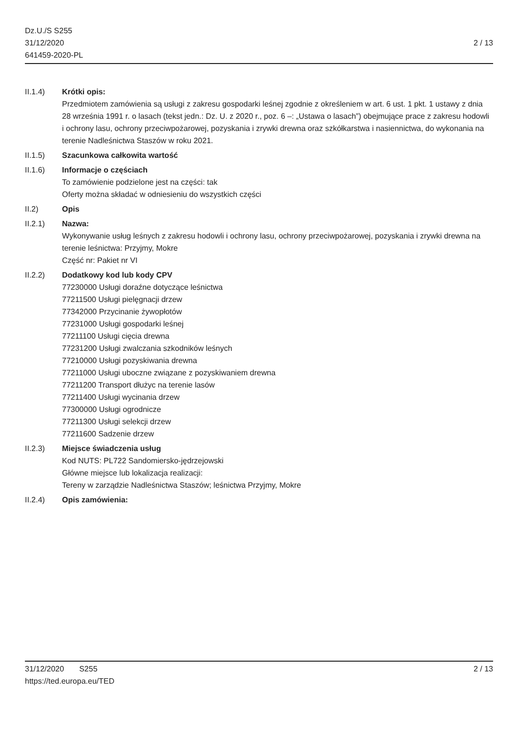Dz.U./S S255
31/12/2020
641459-2020-PL
2 / 13
II.1.4) Krótki opis:
Przedmiotem zamówienia są usługi z zakresu gospodarki leśnej zgodnie z określeniem w art. 6 ust. 1 pkt. 1 ustawy z dnia 28 września 1991 r. o lasach (tekst jedn.: Dz. U. z 2020 r., poz. 6 –: „Ustawa o lasach”) obejmujące prace z zakresu hodowli i ochrony lasu, ochrony przeciwpożarowej, pozyskania i zrywki drewna oraz szkółkarstwa i nasiennictwa, do wykonania na terenie Nadleśnictwa Staszów w roku 2021.
II.1.5) Szacunkowa całkowita wartość
II.1.6) Informacje o częściach
To zamówienie podzielone jest na części: tak
Oferty można składać w odniesieniu do wszystkich części
II.2) Opis
II.2.1) Nazwa:
Wykonywanie usług leśnych z zakresu hodowli i ochrony lasu, ochrony przeciwpożarowej, pozyskania i zrywki drewna na terenie leśnictwa: Przyjmy, Mokre
Część nr: Pakiet nr VI
II.2.2) Dodatkowy kod lub kody CPV
77230000 Usługi doraźne dotyczące leśnictwa
77211500 Usługi pielęgnacji drzew
77342000 Przycinanie żywopłotów
77231000 Usługi gospodarki leśnej
77211100 Usługi cięcia drewna
77231200 Usługi zwalczania szkodników leśnych
77210000 Usługi pozyskiwania drewna
77211000 Usługi uboczne związane z pozyskiwaniem drewna
77211200 Transport dłużyc na terenie lasów
77211400 Usługi wycinania drzew
77300000 Usługi ogrodnicze
77211300 Usługi selekcji drzew
77211600 Sadzenie drzew
II.2.3) Miejsce świadczenia usług
Kod NUTS: PL722 Sandomiersko-jędrzejowski
Główne miejsce lub lokalizacja realizacji:
Tereny w zarządzie Nadleśnictwa Staszów; leśnictwa Przyjmy, Mokre
II.2.4) Opis zamówienia:
31/12/2020 S255 2 / 13
https://ted.europa.eu/TED